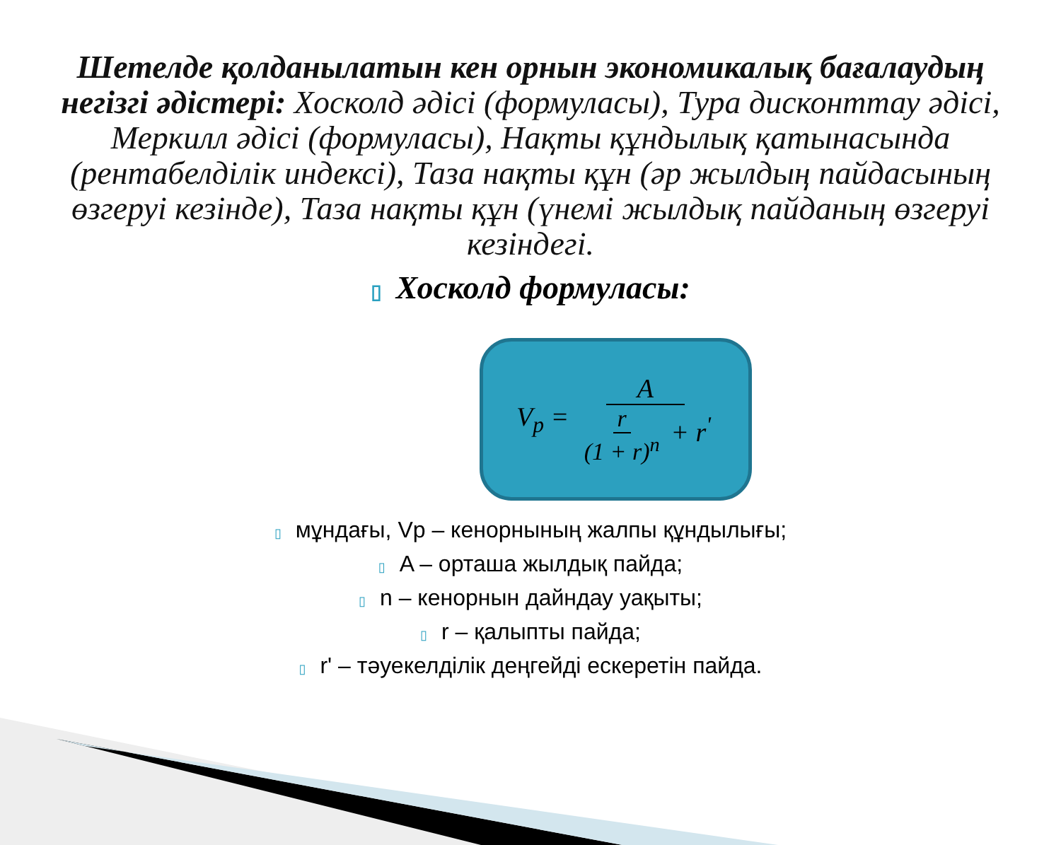Шетелде қолданылатын кен орнын экономикалық бағалаудың негізгі әдістері: Хосколд әдісі (формуласы), Тура дисконттау әдісі, Меркилл әдісі (формуласы), Нақты құндылық қатынасында (рентабелділік индексі), Таза нақты құн (әр жылдың пайдасының өзгеруі кезінде), Таза нақты құн (үнемі жылдық пайданың өзгеруі кезіндегі.
▯ Хосколд формуласы:
V<sub>p</sub> = A r (1 + r)<sup>n</sup> + r<sup>'</sup>
▯ мұндағы, Vp – кенорнының жалпы құндылығы;
▯ A – орташа жылдық пайда;
▯ n – кенорнын дайндау уақыты;
▯ r – қалыпты пайда;
▯ r' – тәуекелділік деңгейді ескеретін пайда.